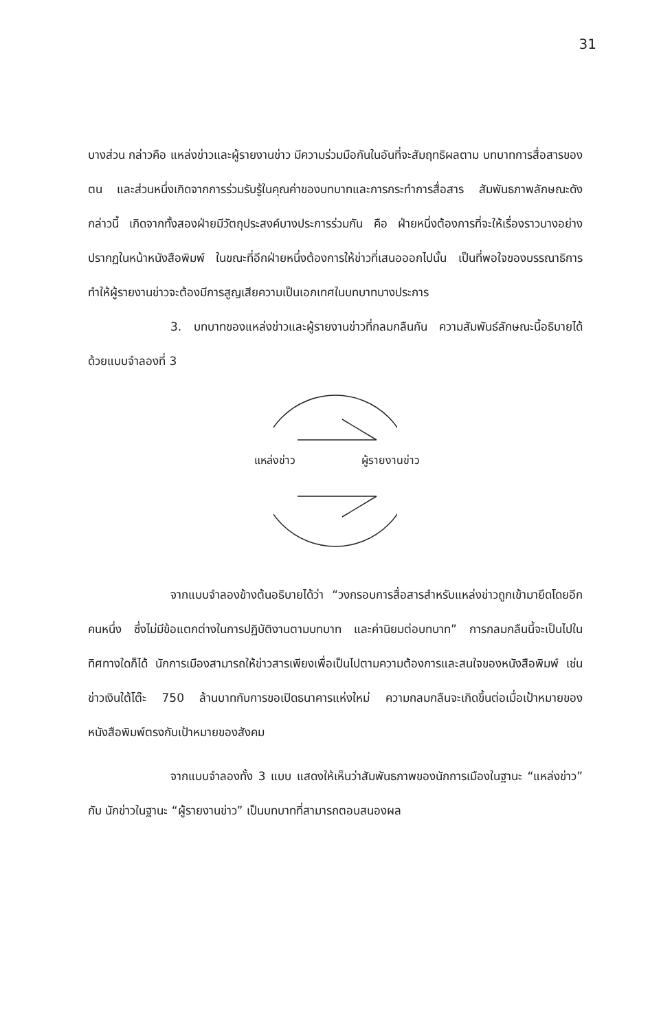31
บางส่วน กล่าวคือ แหล่งข่าวและผู้รายงานข่าว มีความร่วมมือกันในอันที่จะสัมฤทธิผลตาม บทบาทการสื่อสารของตน และส่วนหนึ่งเกิดจากการร่วมรับรู้ในคุณค่าของบทบาทและการกระทำการสื่อสาร สัมพันธภาพลักษณะดังกล่าวนี้ เกิดจากทั้งสองฝ่ายมีวัตถุประสงค์บางประการร่วมกัน คือ ฝ่ายหนึ่งต้องการที่จะให้เรื่องราวบางอย่างปรากฏในหน้าหนังสือพิมพ์ ในขณะที่อีกฝ่ายหนึ่งต้องการให้ข่าวที่เสนอออกไปนั้น เป็นที่พอใจของบรรณาธิการ ทำให้ผู้รายงานข่าวจะต้องมีการสูญเสียความเป็นเอกเทศในบทบาทบางประการ
3. บทบาทของแหล่งข่าวและผู้รายงานข่าวที่กลมกลืนกัน ความสัมพันธ์ลักษณะนี้อธิบายได้ด้วยแบบจำลองที่ 3
แหล่งข่าว ผู้รายงานข่าว
จากแบบจำลองข้างต้นอธิบายได้ว่า “วงกรอบการสื่อสารสำหรับแหล่งข่าวถูกเข้ามายึดโดยอีกคนหนึ่ง ซึ่งไม่มีข้อแตกต่างในการปฏิบัติงานตามบทบาท และค่านิยมต่อบทบาท” การกลมกลืนนี้จะเป็นไปในทิศทางใดก็ได้ นักการเมืองสามารถให้ข่าวสารเพียงเพื่อเป็นไปตามความต้องการและสนใจของหนังสือพิมพ์ เช่น ข่าวเงินใต้โต๊ะ 750 ล้านบาทกับการขอเปิดธนาคารแห่งใหม่ ความกลมกลืนจะเกิดขึ้นต่อเมื่อเป้าหมายของหนังสือพิมพ์ตรงกับเป้าหมายของสังคม
จากแบบจำลองทั้ง 3 แบบ แสดงให้เห็นว่าสัมพันธภาพของนักการเมืองในฐานะ “แหล่งข่าว” กับ นักข่าวในฐานะ “ผู้รายงานข่าว” เป็นบทบาทที่สามารถตอบสนองผล